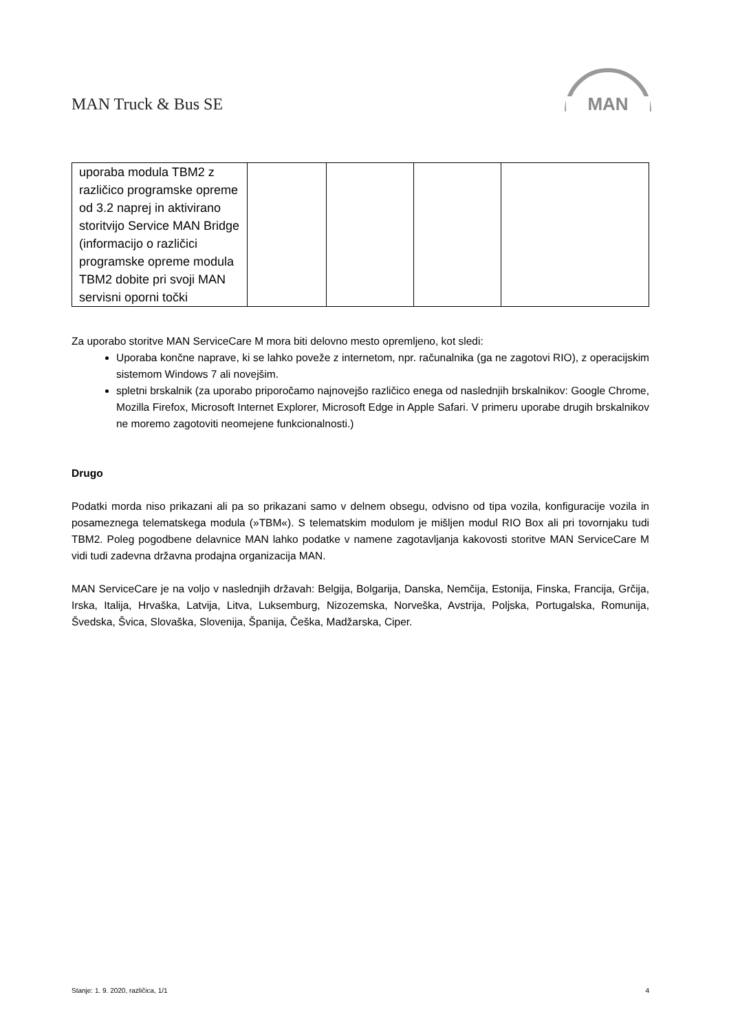MAN Truck & Bus SE
MAN
| uporaba modula TBM2 z različico programske opreme od 3.2 naprej in aktivirano storitvijo Service MAN Bridge (informacijo o različici programske opreme modula TBM2 dobite pri svoji MAN servisni oporni točki | | | | |
Za uporabo storitve MAN ServiceCare M mora biti delovno mesto opremljeno, kot sledi:
Uporaba končne naprave, ki se lahko poveže z internetom, npr. računalnika (ga ne zagotovi RIO), z operacijskim sistemom Windows 7 ali novejšim.
spletni brskalnik (za uporabo priporočamo najnovejšo različico enega od naslednjih brskalnikov: Google Chrome, Mozilla Firefox, Microsoft Internet Explorer, Microsoft Edge in Apple Safari. V primeru uporabe drugih brskalnikov ne moremo zagotoviti neomejene funkcionalnosti.)
Drugo
Podatki morda niso prikazani ali pa so prikazani samo v delnem obsegu, odvisno od tipa vozila, konfiguracije vozila in posameznega telematskega modula (»TBM«). S telematskim modulom je mišljen modul RIO Box ali pri tovornjaku tudi TBM2. Poleg pogodbene delavnice MAN lahko podatke v namene zagotavljanja kakovosti storitve MAN ServiceCare M vidi tudi zadevna državna prodajna organizacija MAN.
MAN ServiceCare je na voljo v naslednjih državah: Belgija, Bolgarija, Danska, Nemčija, Estonija, Finska, Francija, Grčija, Irska, Italija, Hrvaška, Latvija, Litva, Luksemburg, Nizozemska, Norveška, Avstrija, Poljska, Portugalska, Romunija, Švedska, Švica, Slovaška, Slovenija, Španija, Češka, Madžarska, Ciper.
Stanje: 1. 9. 2020, različica, 1/1 4